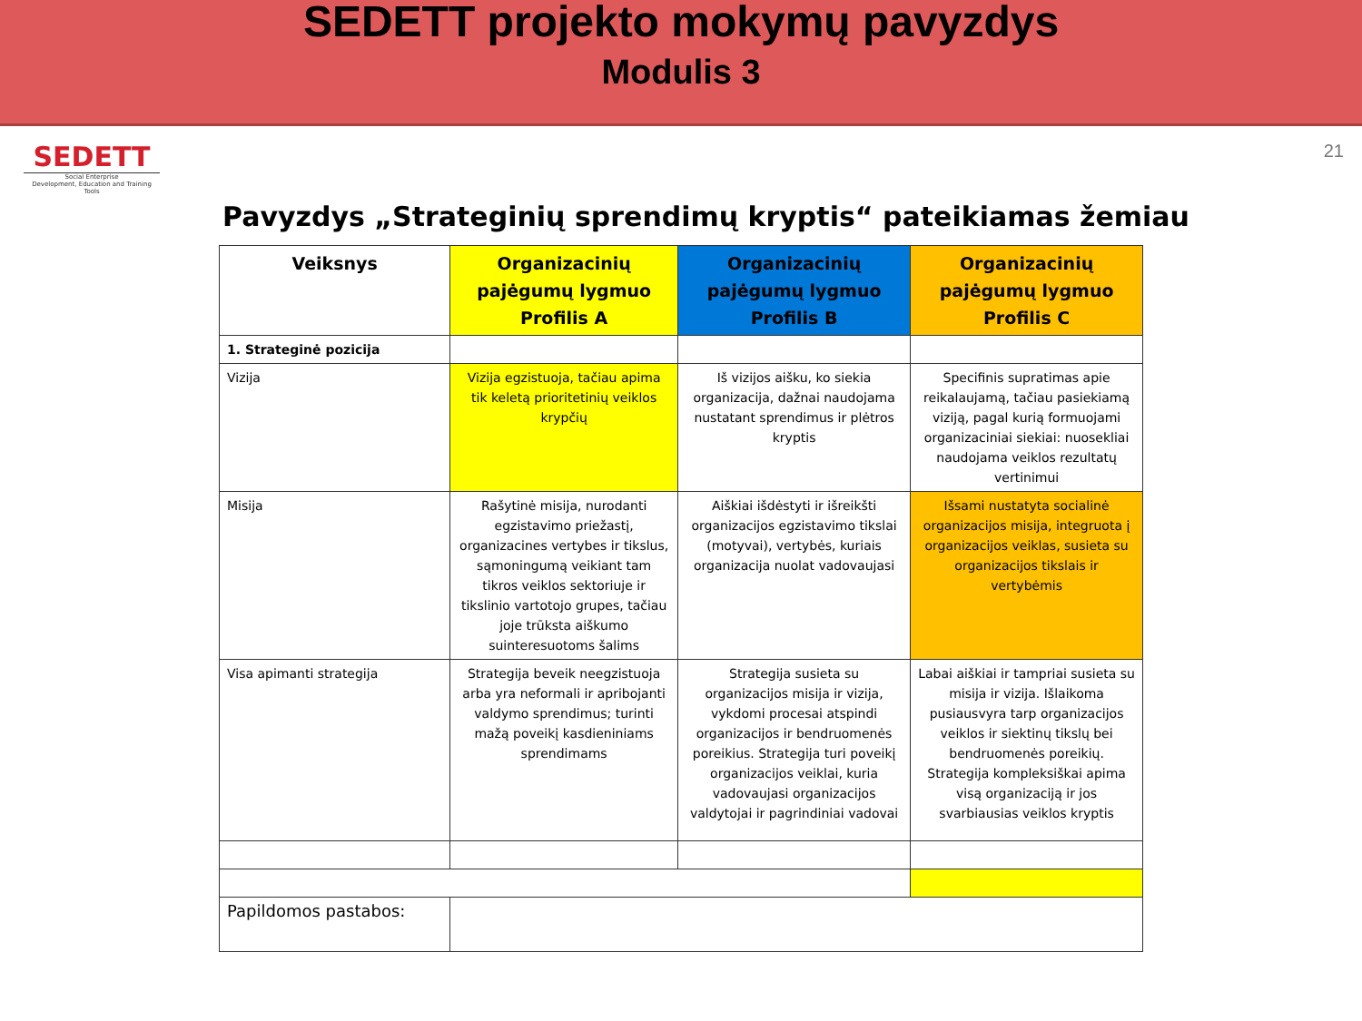SEDETT projekto mokymų pavyzdys
Modulis 3
SEDETT
Social Enterprise
Development, Education and Training Tools
21
Pavyzdys „Strateginių sprendimų kryptis“ pateikiamas žemiau
| Veiksnys | Organizacinių pajėgumų lygmuo Profilis A | Organizacinių pajėgumų lygmuo Profilis B | Organizacinių pajėgumų lygmuo Profilis C |
| --- | --- | --- | --- |
| 1. Strateginė pozicija | | | |
| Vizija | Vizija egzistuoja, tačiau apima tik keletą prioritetinių veiklos krypčių | Iš vizijos aišku, ko siekia organizacija, dažnai naudojama nustatant sprendimus ir plėtros kryptis | Specifinis supratimas apie reikalaujamą, tačiau pasiekiamą viziją, pagal kurią formuojami organizaciniai siekiai: nuosekliai naudojama veiklos rezultatų vertinimui |
| Misija | Rašytinė misija, nurodanti egzistavimo priežastį, organizacines vertybes ir tikslus, sąmoningumą veikiant tam tikros veiklos sektoriuje ir tikslinio vartotojo grupes, tačiau joje trūksta aiškumo suinteresuotoms šalims | Aiškiai išdėstyti ir išreikšti organizacijos egzistavimo tikslai (motyvai), vertybės, kuriais organizacija nuolat vadovaujasi | Išsami nustatyta socialinė organizacijos misija, integruota į organizacijos veiklas, susieta su organizacijos tikslais ir vertybėmis |
| Visa apimanti strategija | Strategija beveik neegzistuoja arba yra neformali ir apribojanti valdymo sprendimus; turinti mažą poveikį kasdieniniams sprendimams | Strategija susieta su organizacijos misija ir vizija, vykdomi procesai atspindi organizacijos ir bendruomenės poreikius. Strategija turi poveikį organizacijos veiklai, kuria vadovaujasi organizacijos valdytojai ir pagrindiniai vadovai | Labai aiškiai ir tampriai susieta su misija ir vizija. Išlaikoma pusiausvyra tarp organizacijos veiklos ir siektinų tikslų bei bendruomenės poreikių. Strategija kompleksiškai apima visą organizaciją ir jos svarbiausias veiklos kryptis |
| Papildomos pastabos: | | | |